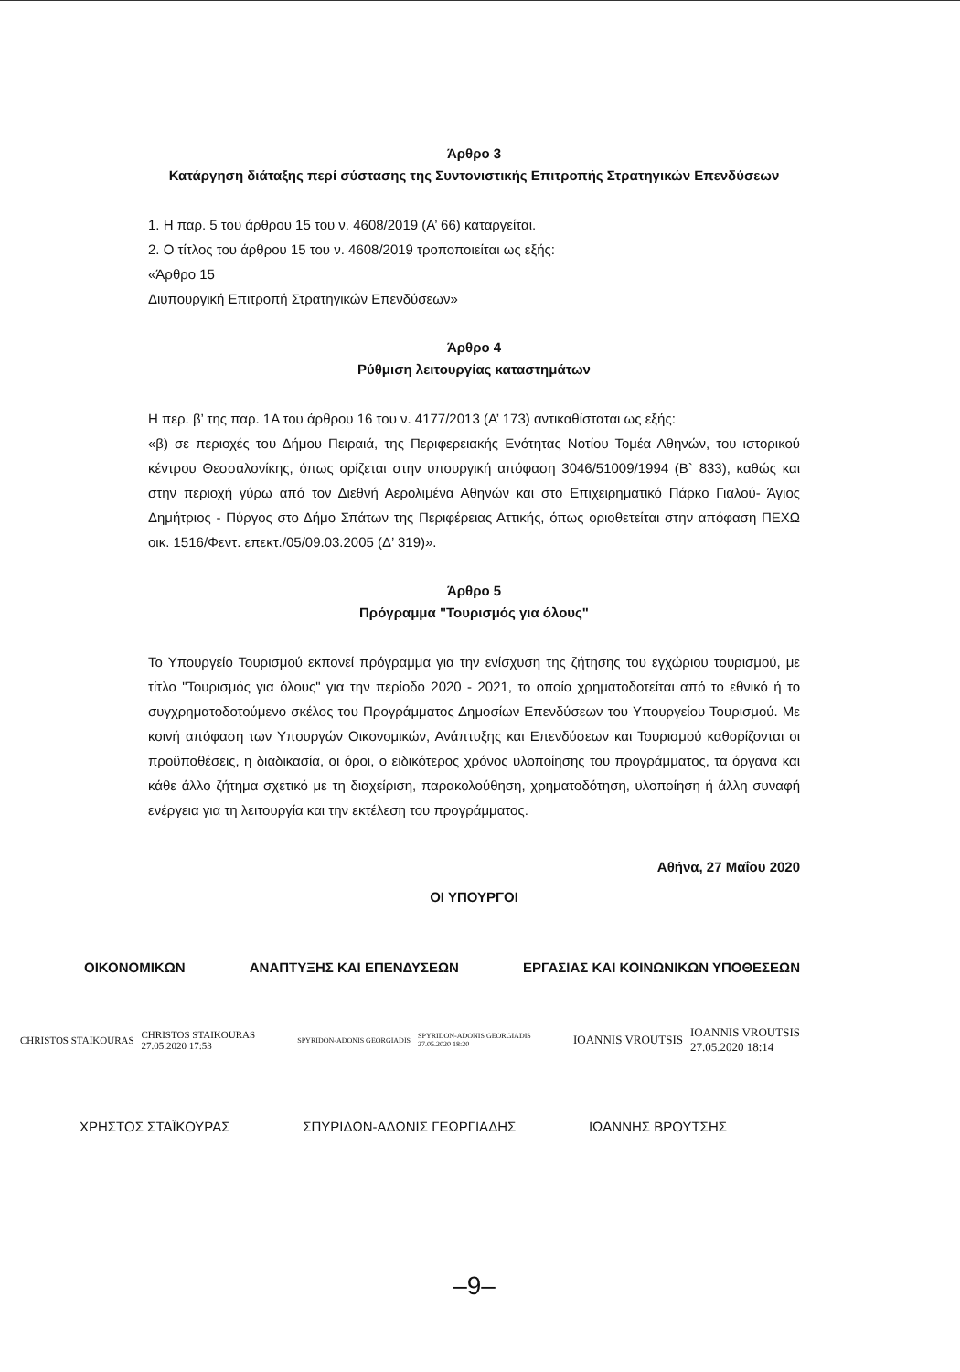Άρθρο 3
Κατάργηση διάταξης περί σύστασης της Συντονιστικής Επιτροπής Στρατηγικών Επενδύσεων
1. Η παρ. 5 του άρθρου 15 του ν. 4608/2019 (Α’ 66) καταργείται.
2. Ο τίτλος του άρθρου 15 του ν. 4608/2019 τροποποιείται ως εξής:
«Άρθρο 15
Διυπουργική Επιτροπή Στρατηγικών Επενδύσεων»
Άρθρο 4
Ρύθμιση λειτουργίας καταστημάτων
Η περ. β’ της παρ. 1Α του άρθρου 16 του ν. 4177/2013 (Α’ 173) αντικαθίσταται ως εξής:
«β) σε περιοχές του Δήμου Πειραιά, της Περιφερειακής Ενότητας Νοτίου Τομέα Αθηνών, του ιστορικού κέντρου Θεσσαλονίκης, όπως ορίζεται στην υπουργική απόφαση 3046/51009/1994 (Β` 833), καθώς και στην περιοχή γύρω από τον Διεθνή Αερολιμένα Αθηνών και στο Επιχειρηματικό Πάρκο Γιαλού- Άγιος Δημήτριος - Πύργος στο Δήμο Σπάτων της Περιφέρειας Αττικής, όπως οριοθετείται στην απόφαση ΠΕΧΩ οικ. 1516/Φεντ. επεκτ./05/09.03.2005 (Δ’ 319)».
Άρθρο 5
Πρόγραμμα "Τουρισμός για όλους"
Το Υπουργείο Τουρισμού εκπονεί πρόγραμμα για την ενίσχυση της ζήτησης του εγχώριου τουρισμού, με τίτλο "Τουρισμός για όλους" για την περίοδο 2020 - 2021, το οποίο χρηματοδοτείται από το εθνικό ή το συγχρηματοδοτούμενο σκέλος του Προγράμματος Δημοσίων Επενδύσεων του Υπουργείου Τουρισμού. Με κοινή απόφαση των Υπουργών Οικονομικών, Ανάπτυξης και Επενδύσεων και Τουρισμού καθορίζονται οι προϋποθέσεις, η διαδικασία, οι όροι, ο ειδικότερος χρόνος υλοποίησης του προγράμματος, τα όργανα και κάθε άλλο ζήτημα σχετικό με τη διαχείριση, παρακολούθηση, χρηματοδότηση, υλοποίηση ή άλλη συναφή ενέργεια για τη λειτουργία και την εκτέλεση του προγράμματος.
Αθήνα, 27 Μαΐου 2020
ΟΙ ΥΠΟΥΡΓΟΙ
ΟΙΚΟΝΟΜΙΚΩΝ ΑΝΑΠΤΥΞΗΣ ΚΑΙ ΕΠΕΝΔΥΣΕΩΝ ΕΡΓΑΣΙΑΣ ΚΑΙ ΚΟΙΝΩΝΙΚΩΝ ΥΠΟΘΕΣΕΩΝ
CHRISTOS STAIKOURAS CHRISTOS STAIKOURAS
27.05.2020 17:53
SPYRIDON-ADONIS GEORGIADIS SPYRIDON-ADONIS GEORGIADIS
27.05.2020 18:20
IOANNIS VROUTSIS IOANNIS VROUTSIS
27.05.2020 18:14
ΧΡΗΣΤΟΣ ΣΤΑΪΚΟΥΡΑΣ ΣΠΥΡΙΔΩΝ-ΑΔΩΝΙΣ ΓΕΩΡΓΙΑΔΗΣ ΙΩΑΝΝΗΣ ΒΡΟΥΤΣΗΣ
–9–